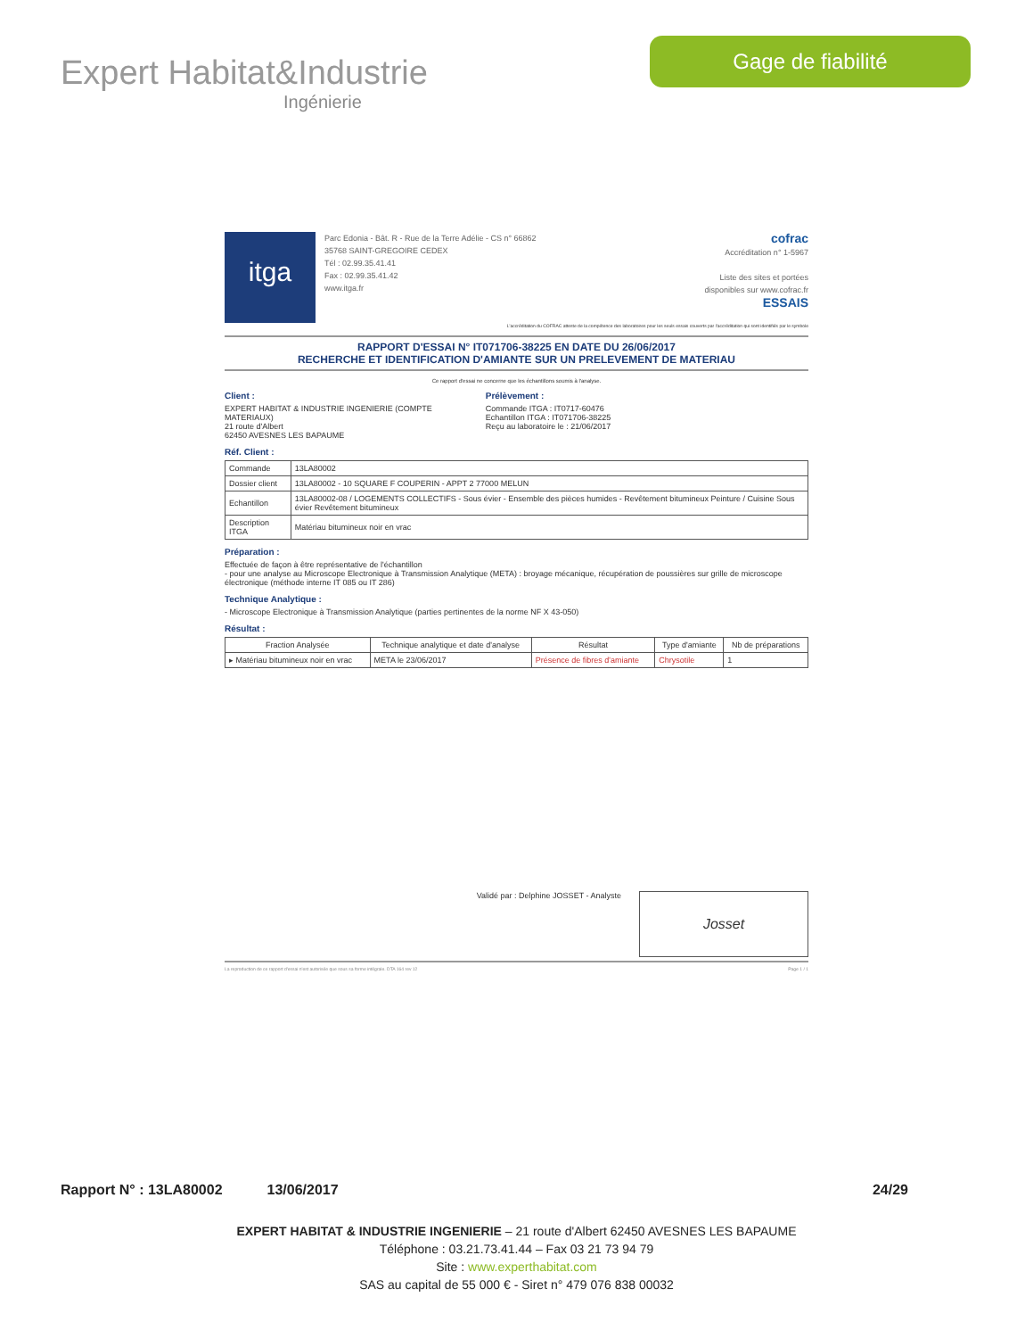Expert Habitat&Industrie
Ingénierie
Gage de fiabilité
itga
Parc Edonia - Bât. R - Rue de la Terre Adélie - CS n° 66862
35768 SAINT-GREGOIRE CEDEX
Tél : 02.99.35.41.41
Fax : 02.99.35.41.42
www.itga.fr
cofrac
Accréditation n° 1-5967
Liste des sites et portées
disponibles sur www.cofrac.fr
ESSAIS
L'accréditation du COFRAC atteste de la compétence des laboratoires pour les seuls essais couverts par l'accréditation qui sont identifiés par le symbole
RAPPORT D'ESSAI N° IT071706-38225 EN DATE DU 26/06/2017
RECHERCHE ET IDENTIFICATION D'AMIANTE SUR UN PRELEVEMENT DE MATERIAU
Ce rapport d'essai ne concerne que les échantillons soumis à l'analyse.
Client :
EXPERT HABITAT & INDUSTRIE INGENIERIE (COMPTE
MATERIAUX)
21 route d'Albert
62450 AVESNES LES BAPAUME
Prélèvement :
Commande ITGA : IT0717-60476
Echantillon ITGA : IT071706-38225
Reçu au laboratoire le : 21/06/2017
Réf. Client :
| Commande | 13LA80002 |
| Dossier client | 13LA80002 - 10 SQUARE F COUPERIN - APPT 2 77000 MELUN |
| Echantillon | 13LA80002-08 / LOGEMENTS COLLECTIFS - Sous évier - Ensemble des pièces humides - Revêtement bitumineux Peinture / Cuisine Sous évier Revêtement bitumineux |
| Description ITGA | Matériau bitumineux noir en vrac |
Préparation :
Effectuée de façon à être représentative de l'échantillon
- pour une analyse au Microscope Electronique à Transmission Analytique (META) : broyage mécanique, récupération de poussières sur grille de microscope électronique (méthode interne IT 085 ou IT 286)
Technique Analytique :
- Microscope Electronique à Transmission Analytique (parties pertinentes de la norme NF X 43-050)
Résultat :
| Fraction Analysée | Technique analytique et date d'analyse | Résultat | Type d'amiante | Nb de préparations |
| --- | --- | --- | --- | --- |
| ▸ Matériau bitumineux noir en vrac | META le 23/06/2017 | Présence de fibres d'amiante | Chrysotile | 1 |
Validé par : Delphine JOSSET - Analyste
Josset
La reproduction de ce rapport d'essai n'est autorisée que sous sa forme intégrale. DTA 164 rev 12 Page 1 / 1
Rapport N° : 13LA80002 13/06/2017 24/29
EXPERT HABITAT & INDUSTRIE INGENIERIE – 21 route d'Albert 62450 AVESNES LES BAPAUME
Téléphone : 03.21.73.41.44 – Fax 03 21 73 94 79
Site : www.experthabitat.com
SAS au capital de 55 000 € - Siret n° 479 076 838 00032